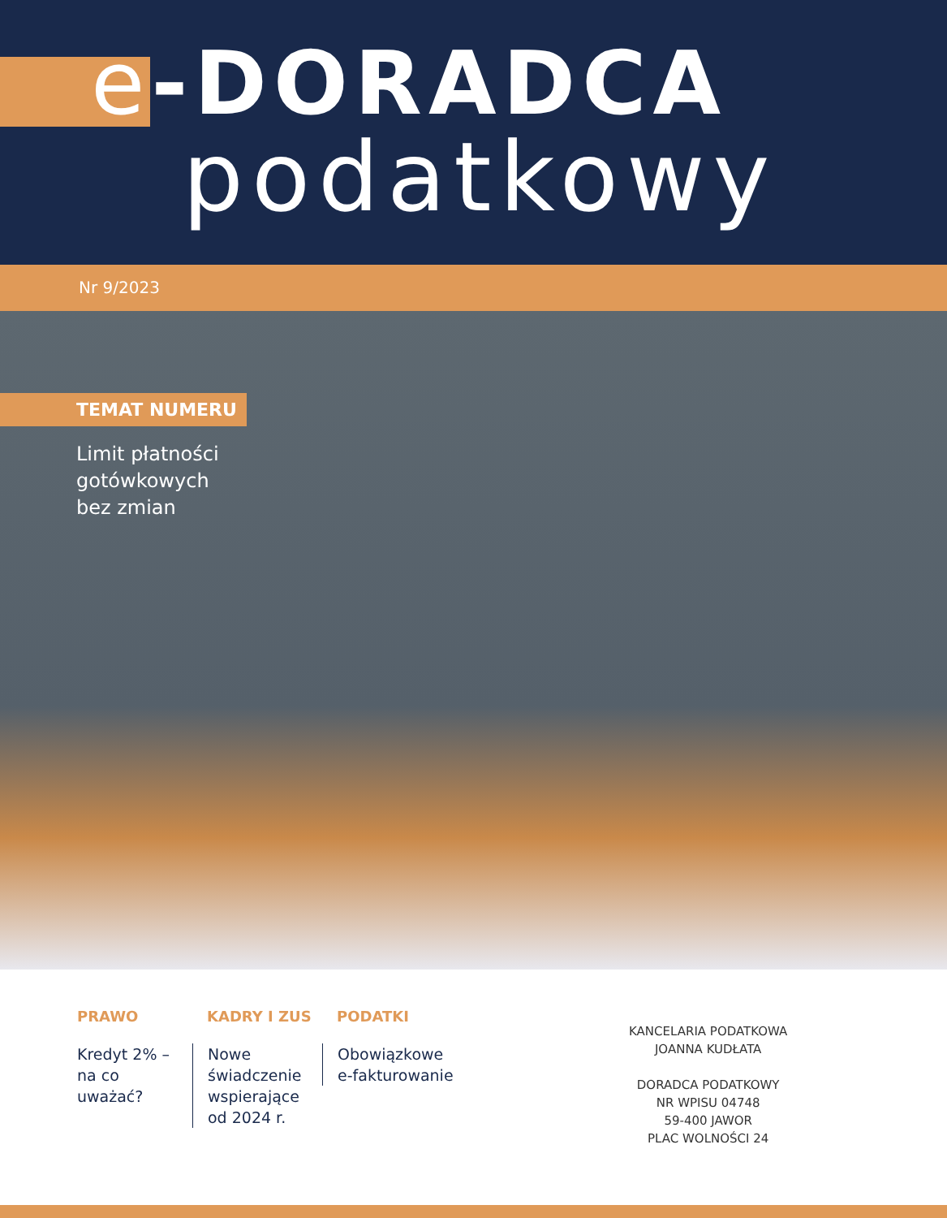e-DORADCA
podatkowy
Nr 9/2023
TEMAT NUMERU
Limit płatności
gotówkowych
bez zmian
PRAWO
Kredyt 2% –
na co
uważać?
KADRY I ZUS
Nowe
świadczenie
wspierające
od 2024 r.
PODATKI
Obowiązkowe
e-fakturowanie
KANCELARIA PODATKOWA
JOANNA KUDŁATA
DORADCA PODATKOWY
NR WPISU 04748
59-400 JAWOR
PLAC WOLNOŚCI 24